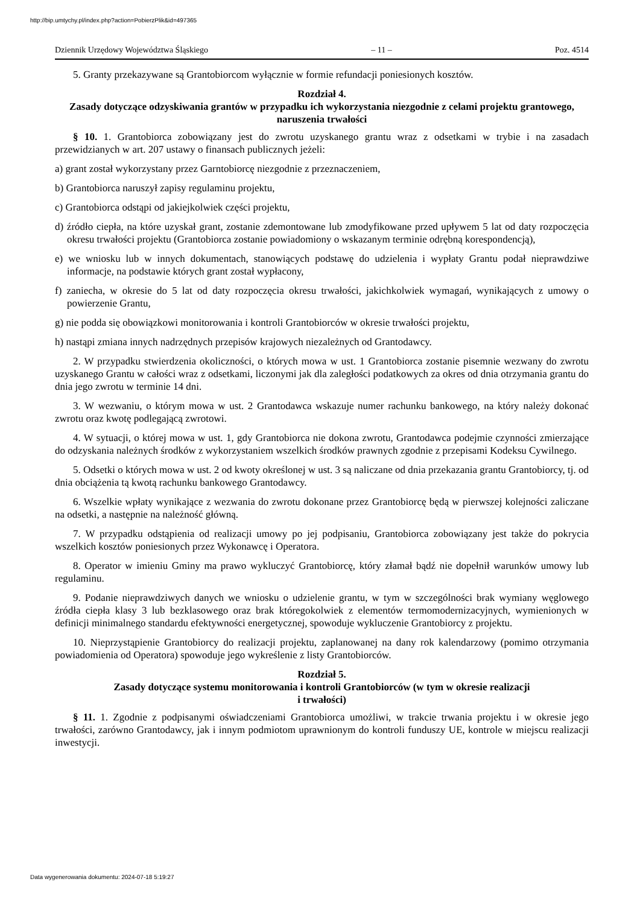http://bip.umtychy.pl/index.php?action=PobierzPlik&id=497365
Dziennik Urzędowy Województwa Śląskiego – 11 – Poz. 4514
5. Granty przekazywane są Grantobiorcom wyłącznie w formie refundacji poniesionych kosztów.
Rozdział 4.
Zasady dotyczące odzyskiwania grantów w przypadku ich wykorzystania niezgodnie z celami projektu grantowego, naruszenia trwałości
§ 10. 1. Grantobiorca zobowiązany jest do zwrotu uzyskanego grantu wraz z odsetkami w trybie i na zasadach przewidzianych w art. 207 ustawy o finansach publicznych jeżeli:
a) grant został wykorzystany przez Garntobiorcę niezgodnie z przeznaczeniem,
b) Grantobiorca naruszył zapisy regulaminu projektu,
c) Grantobiorca odstąpi od jakiejkolwiek części projektu,
d) źródło ciepła, na które uzyskał grant, zostanie zdemontowane lub zmodyfikowane przed upływem 5 lat od daty rozpoczęcia okresu trwałości projektu (Grantobiorca zostanie powiadomiony o wskazanym terminie odrębną korespondencją),
e) we wniosku lub w innych dokumentach, stanowiących podstawę do udzielenia i wypłaty Grantu podał nieprawdziwe informacje, na podstawie których grant został wypłacony,
f) zaniecha, w okresie do 5 lat od daty rozpoczęcia okresu trwałości, jakichkolwiek wymagań, wynikających z umowy o powierzenie Grantu,
g) nie podda się obowiązkowi monitorowania i kontroli Grantobiorców w okresie trwałości projektu,
h) nastąpi zmiana innych nadrzędnych przepisów krajowych niezależnych od Grantodawcy.
2. W przypadku stwierdzenia okoliczności, o których mowa w ust. 1 Grantobiorca zostanie pisemnie wezwany do zwrotu uzyskanego Grantu w całości wraz z odsetkami, liczonymi jak dla zaległości podatkowych za okres od dnia otrzymania grantu do dnia jego zwrotu w terminie 14 dni.
3. W wezwaniu, o którym mowa w ust. 2 Grantodawca wskazuje numer rachunku bankowego, na który należy dokonać zwrotu oraz kwotę podlegającą zwrotowi.
4. W sytuacji, o której mowa w ust. 1, gdy Grantobiorca nie dokona zwrotu, Grantodawca podejmie czynności zmierzające do odzyskania należnych środków z wykorzystaniem wszelkich środków prawnych zgodnie z przepisami Kodeksu Cywilnego.
5. Odsetki o których mowa w ust. 2 od kwoty określonej w ust. 3 są naliczane od dnia przekazania grantu Grantobiorcy, tj. od dnia obciążenia tą kwotą rachunku bankowego Grantodawcy.
6. Wszelkie wpłaty wynikające z wezwania do zwrotu dokonane przez Grantobiorcę będą w pierwszej kolejności zaliczane na odsetki, a następnie na należność główną.
7. W przypadku odstąpienia od realizacji umowy po jej podpisaniu, Grantobiorca zobowiązany jest także do pokrycia wszelkich kosztów poniesionych przez Wykonawcę i Operatora.
8. Operator w imieniu Gminy ma prawo wykluczyć Grantobiorcę, który złamał bądź nie dopełnił warunków umowy lub regulaminu.
9. Podanie nieprawdziwych danych we wniosku o udzielenie grantu, w tym w szczególności brak wymiany węglowego źródła ciepła klasy 3 lub bezklasowego oraz brak któregokolwiek z elementów termomodernizacyjnych, wymienionych w definicji minimalnego standardu efektywności energetycznej, spowoduje wykluczenie Grantobiorcy z projektu.
10. Nieprzystąpienie Grantobiorcy do realizacji projektu, zaplanowanej na dany rok kalendarzowy (pomimo otrzymania powiadomienia od Operatora) spowoduje jego wykreślenie z listy Grantobiorców.
Rozdział 5.
Zasady dotyczące systemu monitorowania i kontroli Grantobiorców (w tym w okresie realizacji
i trwałości)
§ 11. 1. Zgodnie z podpisanymi oświadczeniami Grantobiorca umożliwi, w trakcie trwania projektu i w okresie jego trwałości, zarówno Grantodawcy, jak i innym podmiotom uprawnionym do kontroli funduszy UE, kontrole w miejscu realizacji inwestycji.
Data wygenerowania dokumentu: 2024-07-18 5:19:27